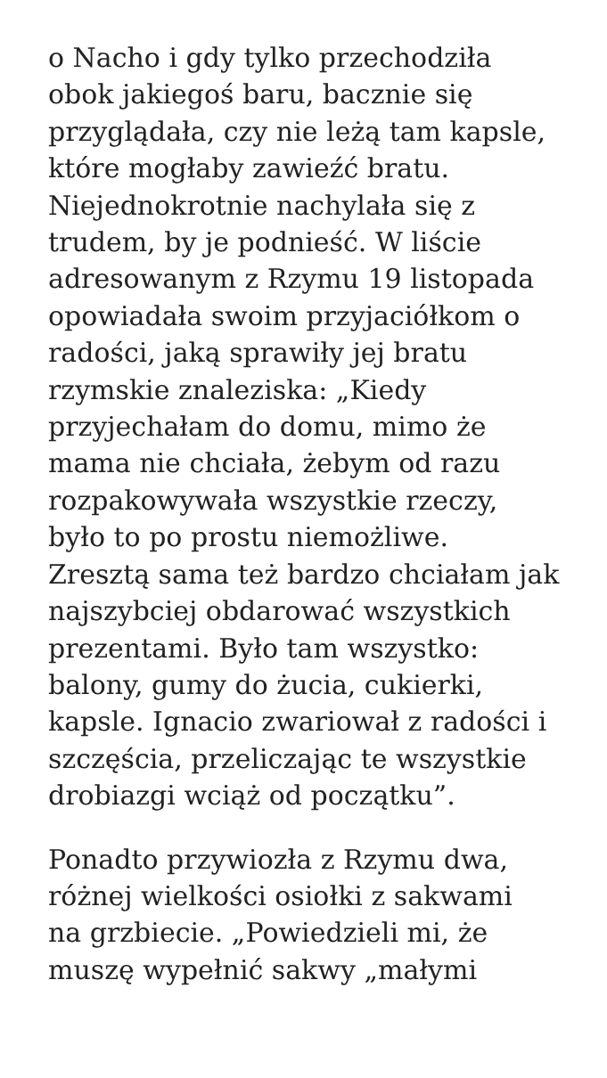o Nacho i gdy tylko przechodziła
obok jakiegoś baru, bacznie się
przyglądała, czy nie leżą tam kapsle,
które mogłaby zawieźć bratu.
Niejednokrotnie nachylała się z
trudem, by je podnieść. W liście
adresowanym z Rzymu 19 listopada
opowiadała swoim przyjaciółkom o
radości, jaką sprawiły jej bratu
rzymskie znaleziska: „Kiedy
przyjechałam do domu, mimo że
mama nie chciała, żebym od razu
rozpakowywała wszystkie rzeczy,
było to po prostu niemożliwe.
Zresztą sama też bardzo chciałam jak
najszybciej obdarować wszystkich
prezentami. Było tam wszystko:
balony, gumy do żucia, cukierki,
kapsle. Ignacio zwariował z radości i
szczęścia, przeliczając te wszystkie
drobiazgi wciąż od początku”.
Ponadto przywiozła z Rzymu dwa,
różnej wielkości osiołki z sakwami
na grzbiecie. „Powiedzieli mi, że
muszę wypełnić sakwy „małymi